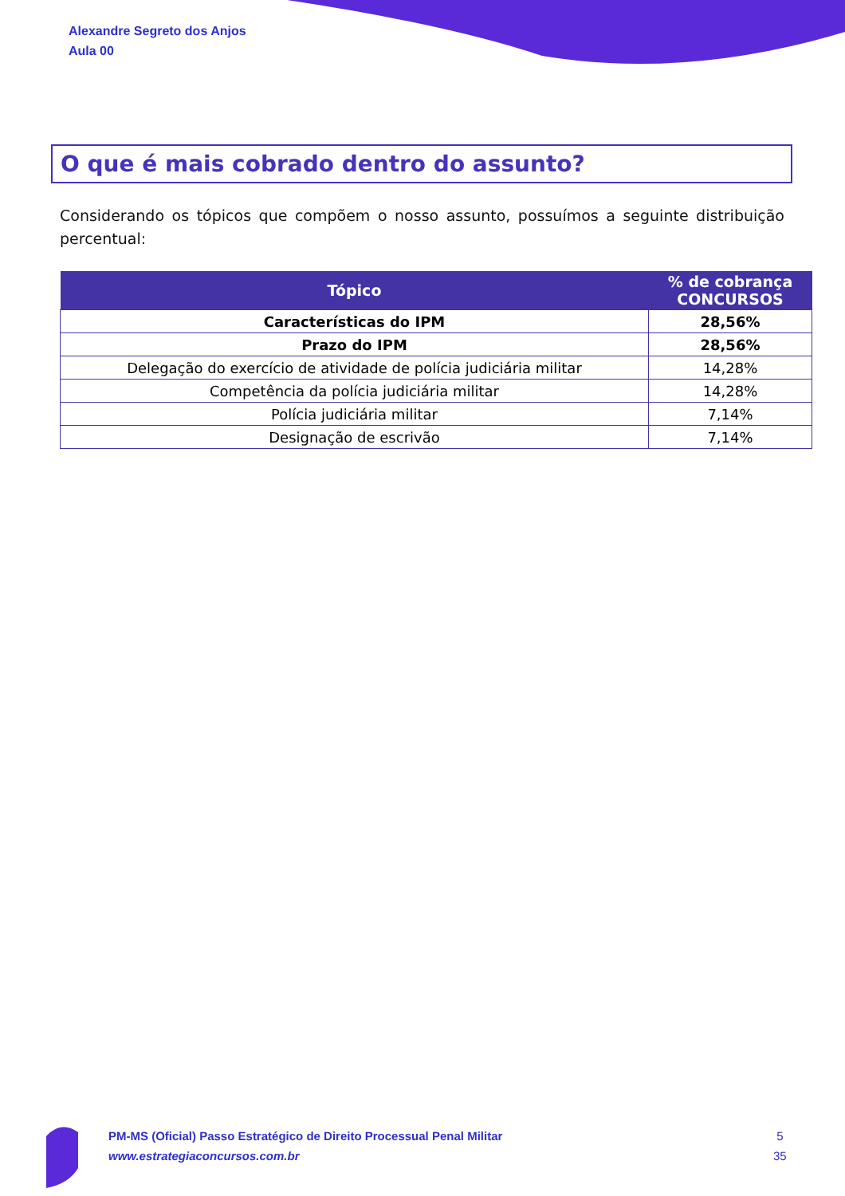Alexandre Segreto dos Anjos
Aula 00
O que é mais cobrado dentro do assunto?
Considerando os tópicos que compõem o nosso assunto, possuímos a seguinte distribuição percentual:
| Tópico | % de cobrança CONCURSOS |
| --- | --- |
| Características do IPM | 28,56% |
| Prazo do IPM | 28,56% |
| Delegação do exercício de atividade de polícia judiciária militar | 14,28% |
| Competência da polícia judiciária militar | 14,28% |
| Polícia judiciária militar | 7,14% |
| Designação de escrivão | 7,14% |
PM-MS (Oficial) Passo Estratégico de Direito Processual Penal Militar
www.estrategiaconcursos.com.br
5
35